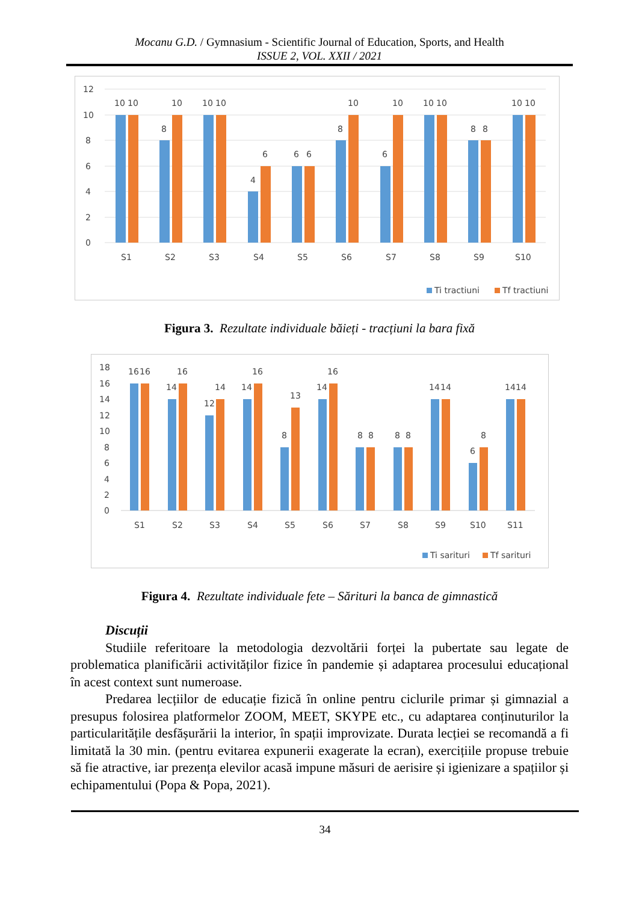Mocanu G.D. / Gymnasium - Scientific Journal of Education, Sports, and Health
ISSUE 2, VOL. XXII / 2021
12
10
8
6
4
2
0
10
10
8
10
10
10
4
6
6
6
8
10
6
10
10
10
8
8
10
10
S1
S2
S3
S4
S5
S6
S7
S8
S9
S10
Ti tractiuni
Tf tractiuni
Figura 3. Rezultate individuale băieți - tracțiuni la bara fixă
18
16
14
12
10
8
6
4
2
0
16
16
14
16
12
14
14
16
8
13
14
16
8
8
8
8
14
14
6
8
14
14
S1
S2
S3
S4
S5
S6
S7
S8
S9
S10
S11
Ti sarituri
Tf sarituri
Figura 4. Rezultate individuale fete – Sărituri la banca de gimnastică
Discuții
Studiile referitoare la metodologia dezvoltării forței la pubertate sau legate de problematica planificării activităților fizice în pandemie și adaptarea procesului educațional în acest context sunt numeroase.
Predarea lecțiilor de educație fizică în online pentru ciclurile primar și gimnazial a presupus folosirea platformelor ZOOM, MEET, SKYPE etc., cu adaptarea conținuturilor la particularitățile desfășurării la interior, în spații improvizate. Durata lecției se recomandă a fi limitată la 30 min. (pentru evitarea expunerii exagerate la ecran), exercițiile propuse trebuie să fie atractive, iar prezența elevilor acasă impune măsuri de aerisire și igienizare a spațiilor și echipamentului (Popa & Popa, 2021).
34